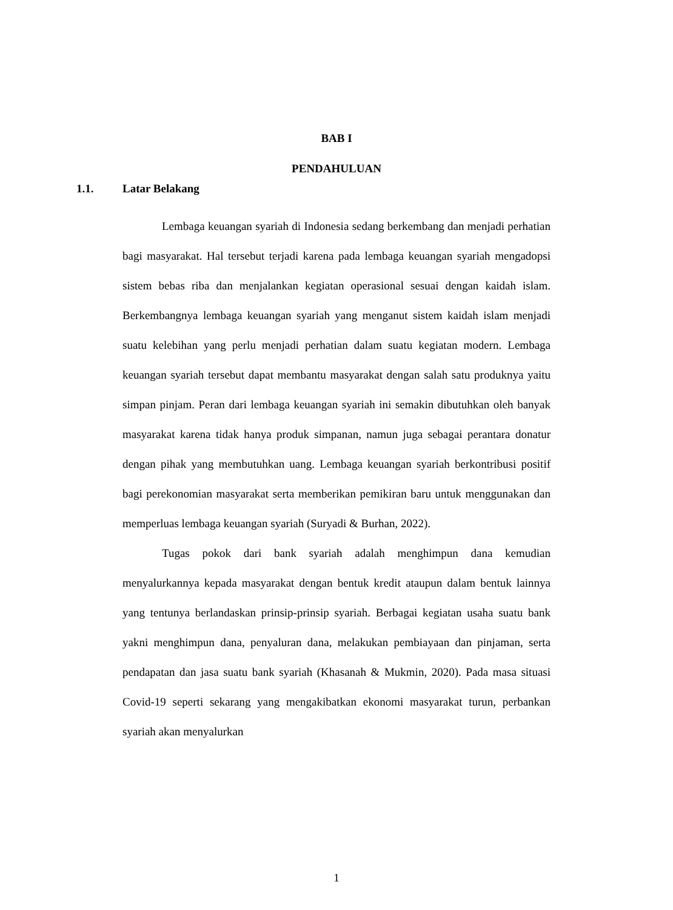BAB I
PENDAHULUAN
1.1. Latar Belakang
Lembaga keuangan syariah di Indonesia sedang berkembang dan menjadi perhatian bagi masyarakat. Hal tersebut terjadi karena pada lembaga keuangan syariah mengadopsi sistem bebas riba dan menjalankan kegiatan operasional sesuai dengan kaidah islam. Berkembangnya lembaga keuangan syariah yang menganut sistem kaidah islam menjadi suatu kelebihan yang perlu menjadi perhatian dalam suatu kegiatan modern. Lembaga keuangan syariah tersebut dapat membantu masyarakat dengan salah satu produknya yaitu simpan pinjam. Peran dari lembaga keuangan syariah ini semakin dibutuhkan oleh banyak masyarakat karena tidak hanya produk simpanan, namun juga sebagai perantara donatur dengan pihak yang membutuhkan uang. Lembaga keuangan syariah berkontribusi positif bagi perekonomian masyarakat serta memberikan pemikiran baru untuk menggunakan dan memperluas lembaga keuangan syariah (Suryadi & Burhan, 2022).
Tugas pokok dari bank syariah adalah menghimpun dana kemudian menyalurkannya kepada masyarakat dengan bentuk kredit ataupun dalam bentuk lainnya yang tentunya berlandaskan prinsip-prinsip syariah. Berbagai kegiatan usaha suatu bank yakni menghimpun dana, penyaluran dana, melakukan pembiayaan dan pinjaman, serta pendapatan dan jasa suatu bank syariah (Khasanah & Mukmin, 2020). Pada masa situasi Covid-19 seperti sekarang yang mengakibatkan ekonomi masyarakat turun, perbankan syariah akan menyalurkan
1